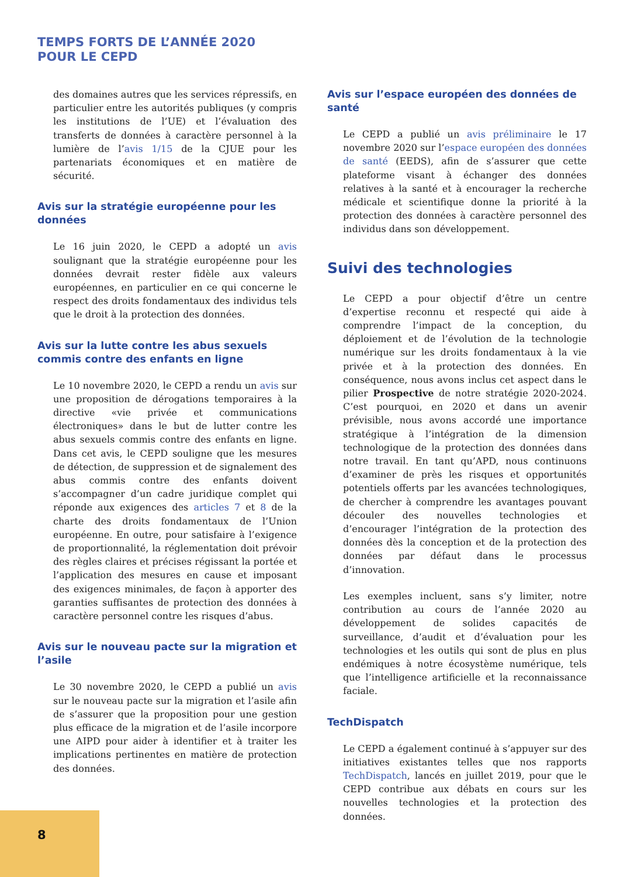TEMPS FORTS DE L’ANNÉE 2020
POUR LE CEPD
des domaines autres que les services répressifs, en particulier entre les autorités publiques (y compris les institutions de l’UE) et l’évaluation des transferts de données à caractère personnel à la lumière de l’avis 1/15 de la CJUE pour les partenariats économiques et en matière de sécurité.
Avis sur la stratégie européenne pour les données
Le 16 juin 2020, le CEPD a adopté un avis soulignant que la stratégie européenne pour les données devrait rester fidèle aux valeurs européennes, en particulier en ce qui concerne le respect des droits fondamentaux des individus tels que le droit à la protection des données.
Avis sur la lutte contre les abus sexuels commis contre des enfants en ligne
Le 10 novembre 2020, le CEPD a rendu un avis sur une proposition de dérogations temporaires à la directive «vie privée et communications électroniques» dans le but de lutter contre les abus sexuels commis contre des enfants en ligne. Dans cet avis, le CEPD souligne que les mesures de détection, de suppression et de signalement des abus commis contre des enfants doivent s’accompagner d’un cadre juridique complet qui réponde aux exigences des articles 7 et 8 de la charte des droits fondamentaux de l’Union européenne. En outre, pour satisfaire à l’exigence de proportionnalité, la réglementation doit prévoir des règles claires et précises régissant la portée et l’application des mesures en cause et imposant des exigences minimales, de façon à apporter des garanties suffisantes de protection des données à caractère personnel contre les risques d’abus.
Avis sur le nouveau pacte sur la migration et l’asile
Le 30 novembre 2020, le CEPD a publié un avis sur le nouveau pacte sur la migration et l’asile afin de s’assurer que la proposition pour une gestion plus efficace de la migration et de l’asile incorpore une AIPD pour aider à identifier et à traiter les implications pertinentes en matière de protection des données.
Avis sur l’espace européen des données de santé
Le CEPD a publié un avis préliminaire le 17 novembre 2020 sur l’espace européen des données de santé (EEDS), afin de s’assurer que cette plateforme visant à échanger des données relatives à la santé et à encourager la recherche médicale et scientifique donne la priorité à la protection des données à caractère personnel des individus dans son développement.
Suivi des technologies
Le CEPD a pour objectif d’être un centre d’expertise reconnu et respecté qui aide à comprendre l’impact de la conception, du déploiement et de l’évolution de la technologie numérique sur les droits fondamentaux à la vie privée et à la protection des données. En conséquence, nous avons inclus cet aspect dans le pilier Prospective de notre stratégie 2020-2024. C’est pourquoi, en 2020 et dans un avenir prévisible, nous avons accordé une importance stratégique à l’intégration de la dimension technologique de la protection des données dans notre travail. En tant qu’APD, nous continuons d’examiner de près les risques et opportunités potentiels offerts par les avancées technologiques, de chercher à comprendre les avantages pouvant découler des nouvelles technologies et d’encourager l’intégration de la protection des données dès la conception et de la protection des données par défaut dans le processus d’innovation.
Les exemples incluent, sans s’y limiter, notre contribution au cours de l’année 2020 au développement de solides capacités de surveillance, d’audit et d’évaluation pour les technologies et les outils qui sont de plus en plus endémiques à notre écosystème numérique, tels que l’intelligence artificielle et la reconnaissance faciale.
TechDispatch
Le CEPD a également continué à s’appuyer sur des initiatives existantes telles que nos rapports TechDispatch, lancés en juillet 2019, pour que le CEPD contribue aux débats en cours sur les nouvelles technologies et la protection des données.
8